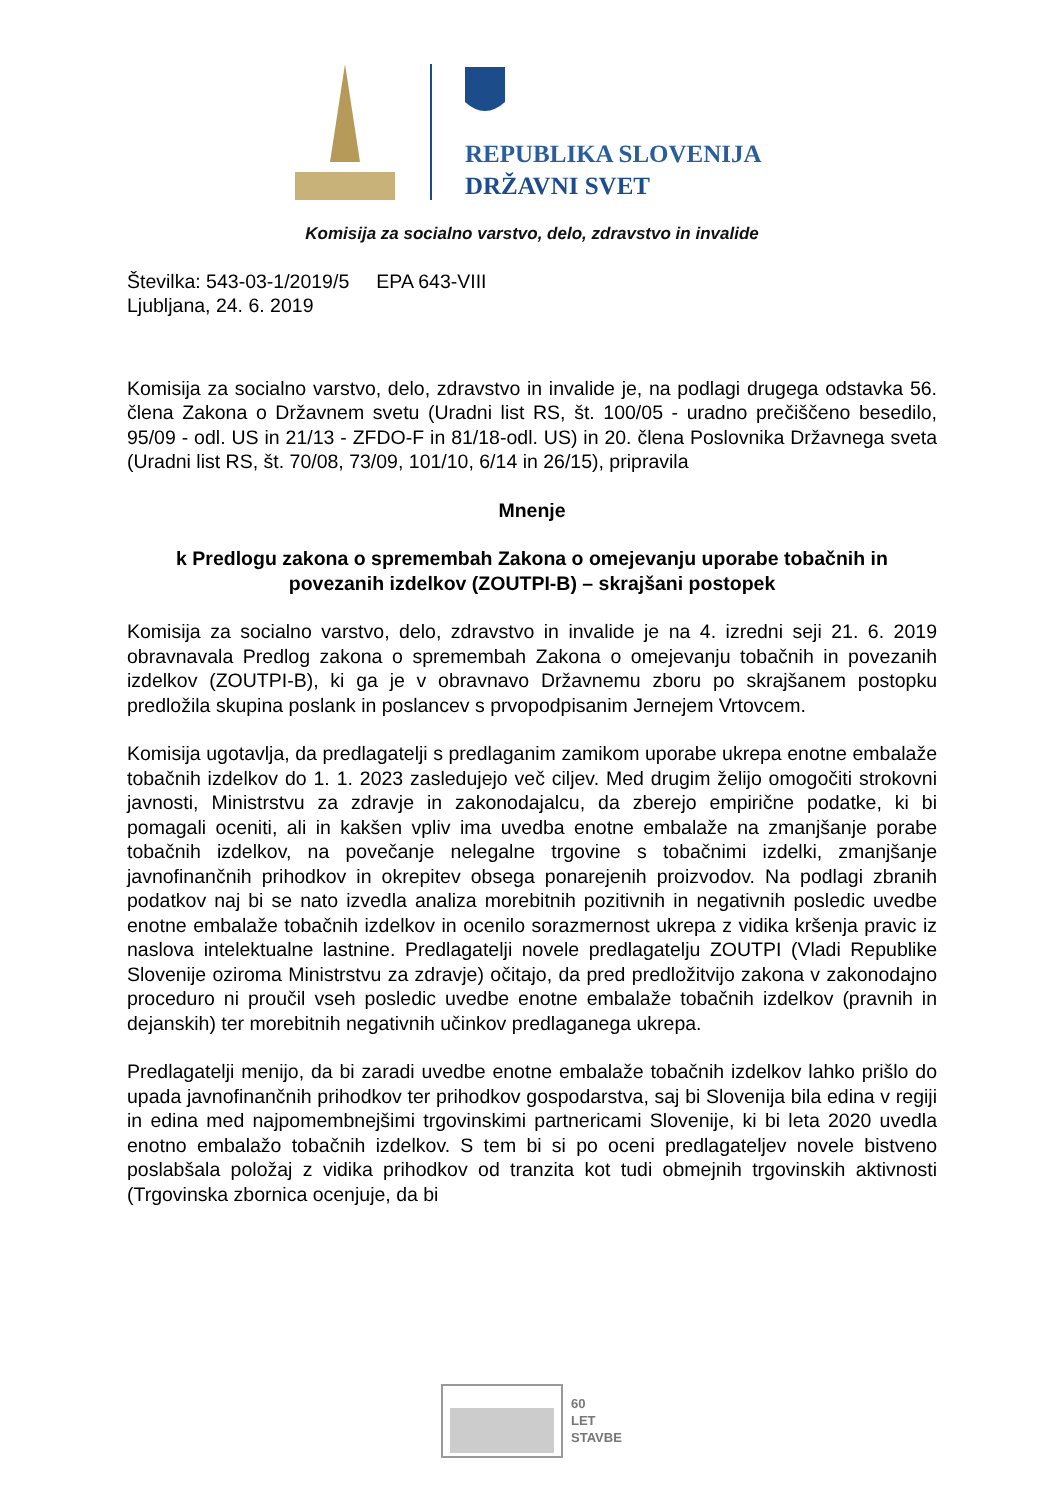REPUBLIKA SLOVENIJA
DRŽAVNI SVET
Komisija za socialno varstvo, delo, zdravstvo in invalide
Številka: 543-03-1/2019/5 EPA 643-VIII
Ljubljana, 24. 6. 2019
Komisija za socialno varstvo, delo, zdravstvo in invalide je, na podlagi drugega odstavka 56. člena Zakona o Državnem svetu (Uradni list RS, št. 100/05 - uradno prečiščeno besedilo, 95/09 - odl. US in 21/13 - ZFDO-F in 81/18-odl. US) in 20. člena Poslovnika Državnega sveta (Uradni list RS, št. 70/08, 73/09, 101/10, 6/14 in 26/15), pripravila
Mnenje
k Predlogu zakona o spremembah Zakona o omejevanju uporabe tobačnih in povezanih izdelkov (ZOUTPI-B) – skrajšani postopek
Komisija za socialno varstvo, delo, zdravstvo in invalide je na 4. izredni seji 21. 6. 2019 obravnavala Predlog zakona o spremembah Zakona o omejevanju tobačnih in povezanih izdelkov (ZOUTPI-B), ki ga je v obravnavo Državnemu zboru po skrajšanem postopku predložila skupina poslank in poslancev s prvopodpisanim Jernejem Vrtovcem.
Komisija ugotavlja, da predlagatelji s predlaganim zamikom uporabe ukrepa enotne embalaže tobačnih izdelkov do 1. 1. 2023 zasledujejo več ciljev. Med drugim želijo omogočiti strokovni javnosti, Ministrstvu za zdravje in zakonodajalcu, da zberejo empirične podatke, ki bi pomagali oceniti, ali in kakšen vpliv ima uvedba enotne embalaže na zmanjšanje porabe tobačnih izdelkov, na povečanje nelegalne trgovine s tobačnimi izdelki, zmanjšanje javnofinančnih prihodkov in okrepitev obsega ponarejenih proizvodov. Na podlagi zbranih podatkov naj bi se nato izvedla analiza morebitnih pozitivnih in negativnih posledic uvedbe enotne embalaže tobačnih izdelkov in ocenilo sorazmernost ukrepa z vidika kršenja pravic iz naslova intelektualne lastnine. Predlagatelji novele predlagatelju ZOUTPI (Vladi Republike Slovenije oziroma Ministrstvu za zdravje) očitajo, da pred predložitvijo zakona v zakonodajno proceduro ni proučil vseh posledic uvedbe enotne embalaže tobačnih izdelkov (pravnih in dejanskih) ter morebitnih negativnih učinkov predlaganega ukrepa.
Predlagatelji menijo, da bi zaradi uvedbe enotne embalaže tobačnih izdelkov lahko prišlo do upada javnofinančnih prihodkov ter prihodkov gospodarstva, saj bi Slovenija bila edina v regiji in edina med najpomembnejšimi trgovinskimi partnericami Slovenije, ki bi leta 2020 uvedla enotno embalažo tobačnih izdelkov. S tem bi si po oceni predlagateljev novele bistveno poslabšala položaj z vidika prihodkov od tranzita kot tudi obmejnih trgovinskih aktivnosti (Trgovinska zbornica ocenjuje, da bi
60
LET
STAVBE